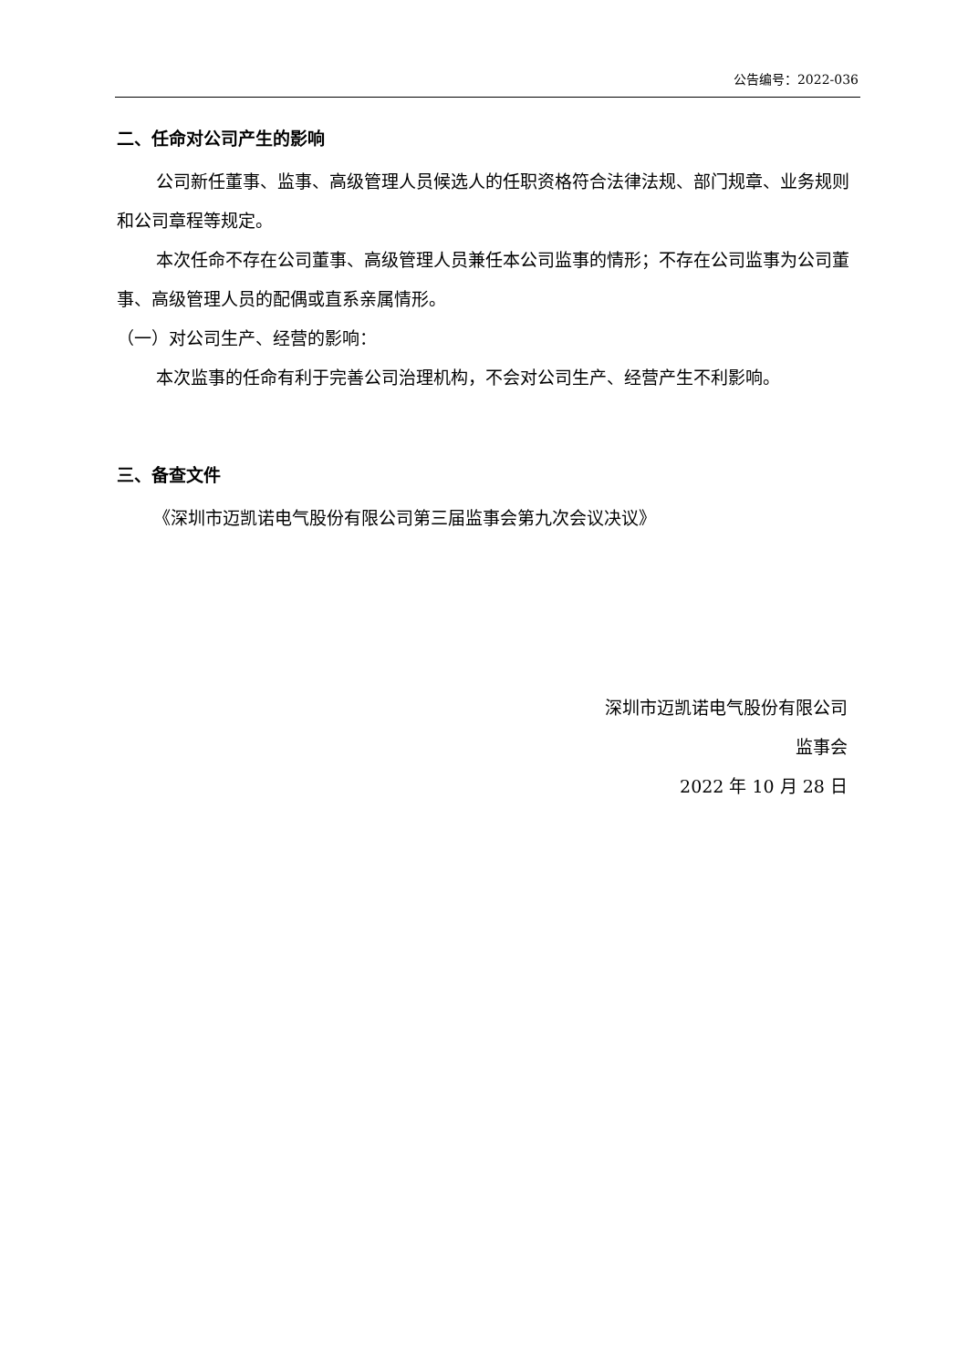公告编号：2022-036
二、任命对公司产生的影响
公司新任董事、监事、高级管理人员候选人的任职资格符合法律法规、部门规章、业务规则和公司章程等规定。
本次任命不存在公司董事、高级管理人员兼任本公司监事的情形；不存在公司监事为公司董事、高级管理人员的配偶或直系亲属情形。
（一）对公司生产、经营的影响：
本次监事的任命有利于完善公司治理机构，不会对公司生产、经营产生不利影响。
三、备查文件
《深圳市迈凯诺电气股份有限公司第三届监事会第九次会议决议》
深圳市迈凯诺电气股份有限公司
监事会
2022 年 10 月 28 日